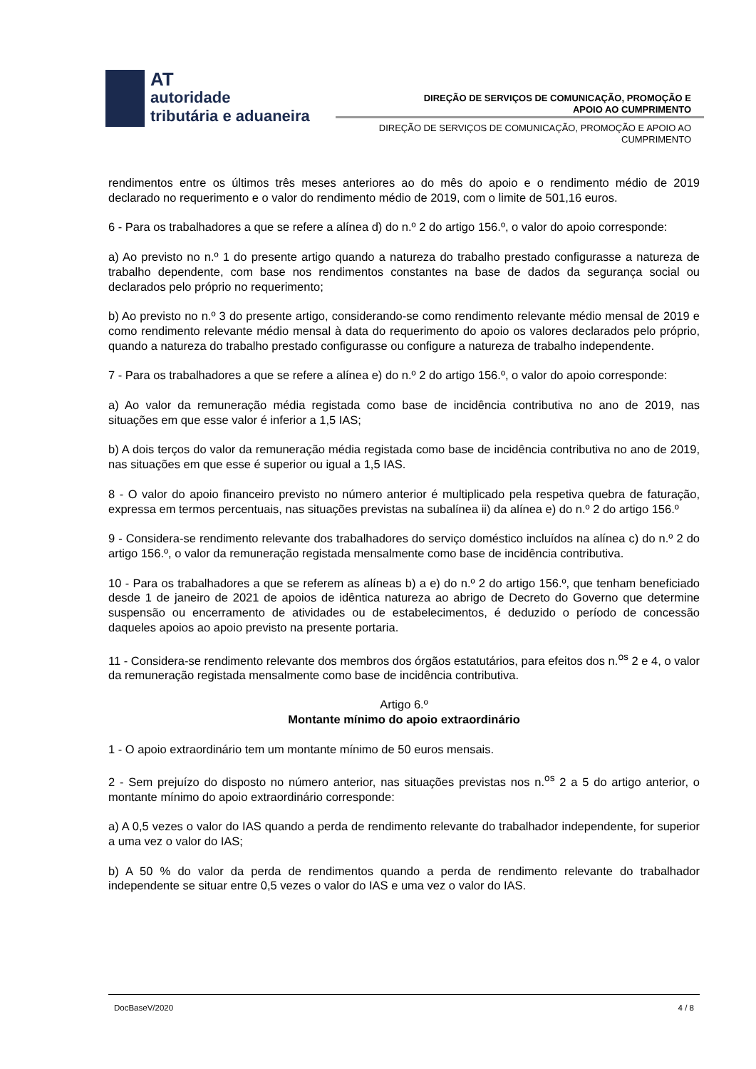AT
autoridade
tributária e aduaneira
DIREÇÃO DE SERVIÇOS DE COMUNICAÇÃO, PROMOÇÃO E
APOIO AO CUMPRIMENTO
DIREÇÃO DE SERVIÇOS DE COMUNICAÇÃO, PROMOÇÃO E APOIO AO
CUMPRIMENTO
rendimentos entre os últimos três meses anteriores ao do mês do apoio e o rendimento médio de 2019 declarado no requerimento e o valor do rendimento médio de 2019, com o limite de 501,16 euros.
6 - Para os trabalhadores a que se refere a alínea d) do n.º 2 do artigo 156.º, o valor do apoio corresponde:
a) Ao previsto no n.º 1 do presente artigo quando a natureza do trabalho prestado configurasse a natureza de trabalho dependente, com base nos rendimentos constantes na base de dados da segurança social ou declarados pelo próprio no requerimento;
b) Ao previsto no n.º 3 do presente artigo, considerando-se como rendimento relevante médio mensal de 2019 e como rendimento relevante médio mensal à data do requerimento do apoio os valores declarados pelo próprio, quando a natureza do trabalho prestado configurasse ou configure a natureza de trabalho independente.
7 - Para os trabalhadores a que se refere a alínea e) do n.º 2 do artigo 156.º, o valor do apoio corresponde:
a) Ao valor da remuneração média registada como base de incidência contributiva no ano de 2019, nas situações em que esse valor é inferior a 1,5 IAS;
b) A dois terços do valor da remuneração média registada como base de incidência contributiva no ano de 2019, nas situações em que esse é superior ou igual a 1,5 IAS.
8 - O valor do apoio financeiro previsto no número anterior é multiplicado pela respetiva quebra de faturação, expressa em termos percentuais, nas situações previstas na subalínea ii) da alínea e) do n.º 2 do artigo 156.º
9 - Considera-se rendimento relevante dos trabalhadores do serviço doméstico incluídos na alínea c) do n.º 2 do artigo 156.º, o valor da remuneração registada mensalmente como base de incidência contributiva.
10 - Para os trabalhadores a que se referem as alíneas b) a e) do n.º 2 do artigo 156.º, que tenham beneficiado desde 1 de janeiro de 2021 de apoios de idêntica natureza ao abrigo de Decreto do Governo que determine suspensão ou encerramento de atividades ou de estabelecimentos, é deduzido o período de concessão daqueles apoios ao apoio previsto na presente portaria.
11 - Considera-se rendimento relevante dos membros dos órgãos estatutários, para efeitos dos n.<sup>os</sup> 2 e 4, o valor da remuneração registada mensalmente como base de incidência contributiva.
Artigo 6.º
Montante mínimo do apoio extraordinário
1 - O apoio extraordinário tem um montante mínimo de 50 euros mensais.
2 - Sem prejuízo do disposto no número anterior, nas situações previstas nos n.<sup>os</sup> 2 a 5 do artigo anterior, o montante mínimo do apoio extraordinário corresponde:
a) A 0,5 vezes o valor do IAS quando a perda de rendimento relevante do trabalhador independente, for superior a uma vez o valor do IAS;
b) A 50 % do valor da perda de rendimentos quando a perda de rendimento relevante do trabalhador independente se situar entre 0,5 vezes o valor do IAS e uma vez o valor do IAS.
DocBaseV/2020 4 / 8